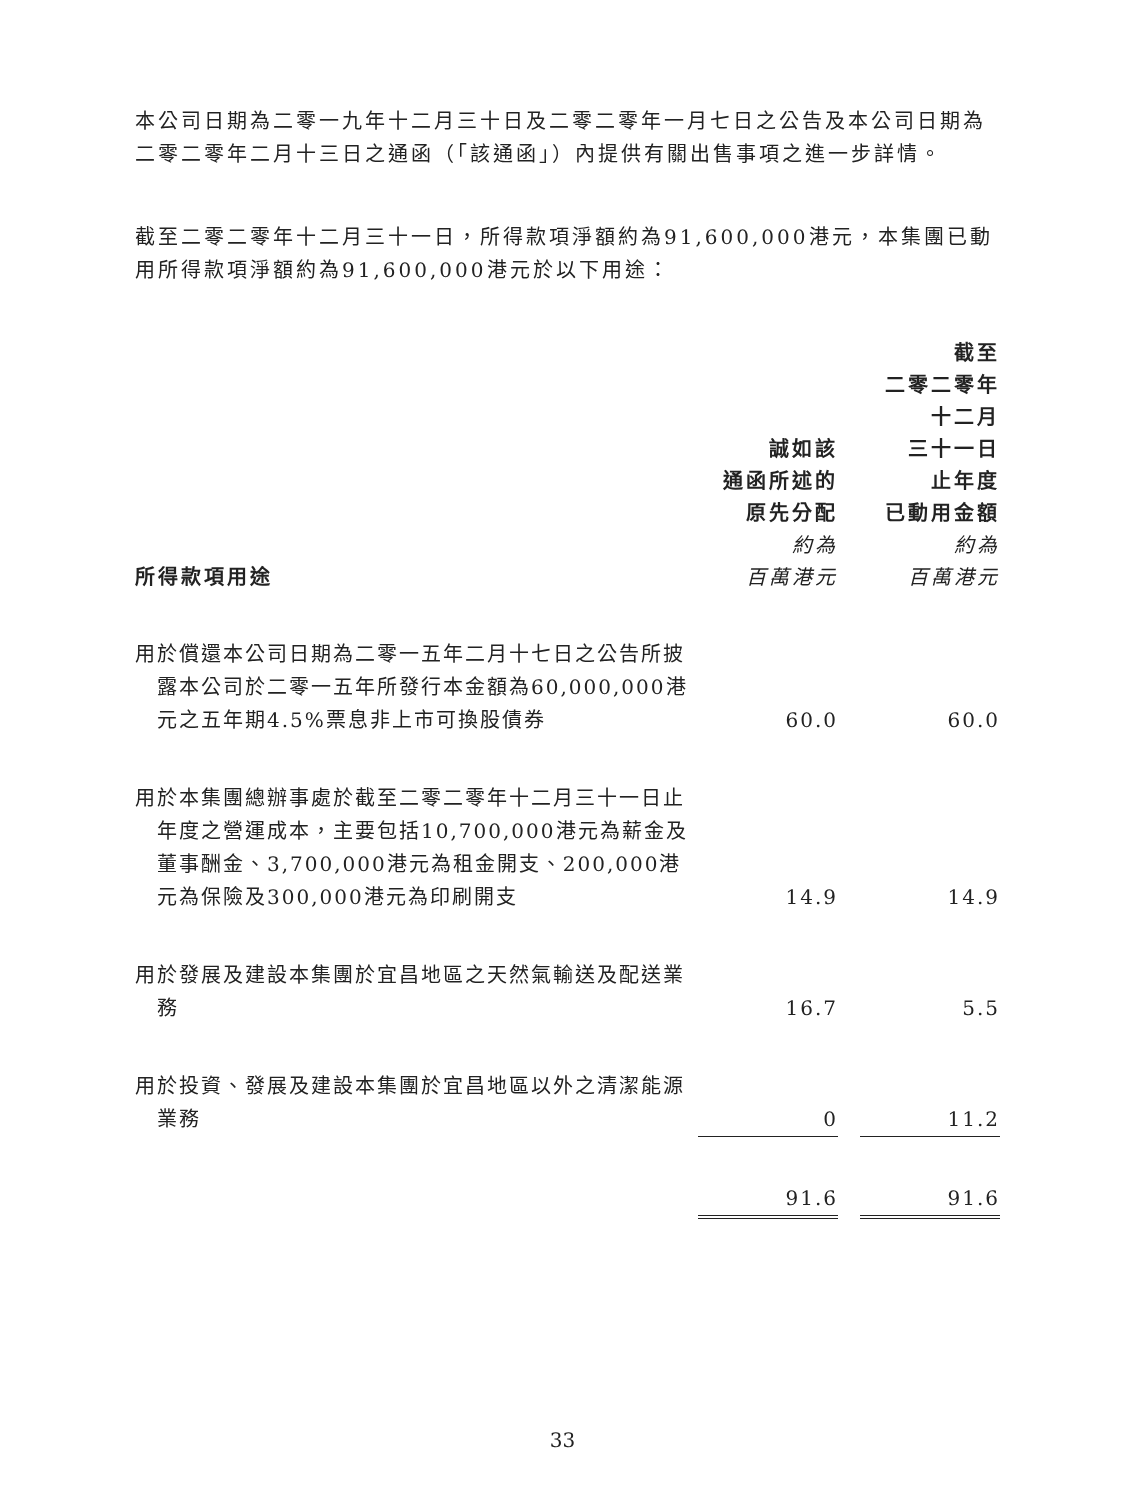本公司日期為二零一九年十二月三十日及二零二零年一月七日之公告及本公司日期為二零二零年二月十三日之通函（「該通函」）內提供有關出售事項之進一步詳情。
截至二零二零年十二月三十一日，所得款項淨額約為91,600,000港元，本集團已動用所得款項淨額約為91,600,000港元於以下用途：
| 所得款項用途 | 誠如該 通函所述的 原先分配 約為 百萬港元 | | 截至 二零二零年 十二月 三十一日 止年度 已動用金額 約為 百萬港元 |
| --- | --- | --- | --- |
| 用於償還本公司日期為二零一五年二月十七日之公告所披露本公司於二零一五年所發行本金額為60,000,000港元之五年期4.5%票息非上市可換股債券 | 60.0 | | 60.0 |
| 用於本集團總辦事處於截至二零二零年十二月三十一日止年度之營運成本，主要包括10,700,000港元為薪金及董事酬金、3,700,000港元為租金開支、200,000港元為保險及300,000港元為印刷開支 | 14.9 | | 14.9 |
| 用於發展及建設本集團於宜昌地區之天然氣輸送及配送業務 | 16.7 | | 5.5 |
| 用於投資、發展及建設本集團於宜昌地區以外之清潔能源業務 | 0 | | 11.2 |
| | 91.6 | | 91.6 |
33